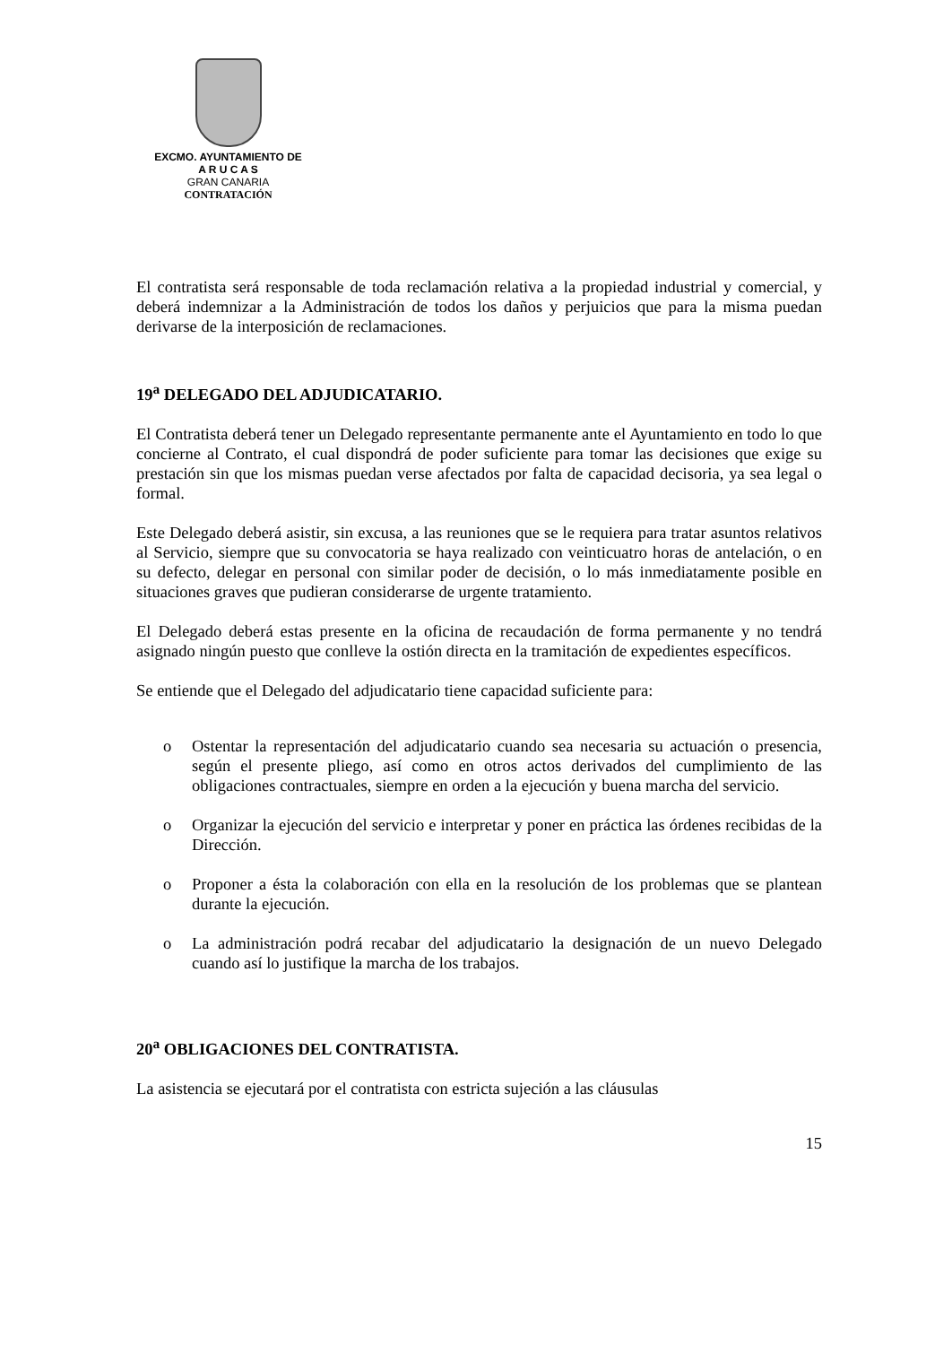EXCMO. AYUNTAMIENTO DE
A R U C A S
GRAN CANARIA
CONTRATACIÓN
El contratista será responsable de toda reclamación relativa a la propiedad industrial y comercial, y deberá indemnizar a la Administración de todos los daños y perjuicios que para la misma puedan derivarse de la interposición de reclamaciones.
19<sup>a</sup> DELEGADO DEL ADJUDICATARIO.
El Contratista deberá tener un Delegado representante permanente ante el Ayuntamiento en todo lo que concierne al Contrato, el cual dispondrá de poder suficiente para tomar las decisiones que exige su prestación sin que los mismas puedan verse afectados por falta de capacidad decisoria, ya sea legal o formal.
Este Delegado deberá asistir, sin excusa, a las reuniones que se le requiera para tratar asuntos relativos al Servicio, siempre que su convocatoria se haya realizado con veinticuatro horas de antelación, o en su defecto, delegar en personal con similar poder de decisión, o lo más inmediatamente posible en situaciones graves que pudieran considerarse de urgente tratamiento.
El Delegado deberá estas presente en la oficina de recaudación de forma permanente y no tendrá asignado ningún puesto que conlleve la ostión directa en la tramitación de expedientes específicos.
Se entiende que el Delegado del adjudicatario tiene capacidad suficiente para:
o Ostentar la representación del adjudicatario cuando sea necesaria su actuación o presencia, según el presente pliego, así como en otros actos derivados del cumplimiento de las obligaciones contractuales, siempre en orden a la ejecución y buena marcha del servicio.
o Organizar la ejecución del servicio e interpretar y poner en práctica las órdenes recibidas de la Dirección.
o Proponer a ésta la colaboración con ella en la resolución de los problemas que se plantean durante la ejecución.
o La administración podrá recabar del adjudicatario la designación de un nuevo Delegado cuando así lo justifique la marcha de los trabajos.
20<sup>a</sup> OBLIGACIONES DEL CONTRATISTA.
La asistencia se ejecutará por el contratista con estricta sujeción a las cláusulas
15